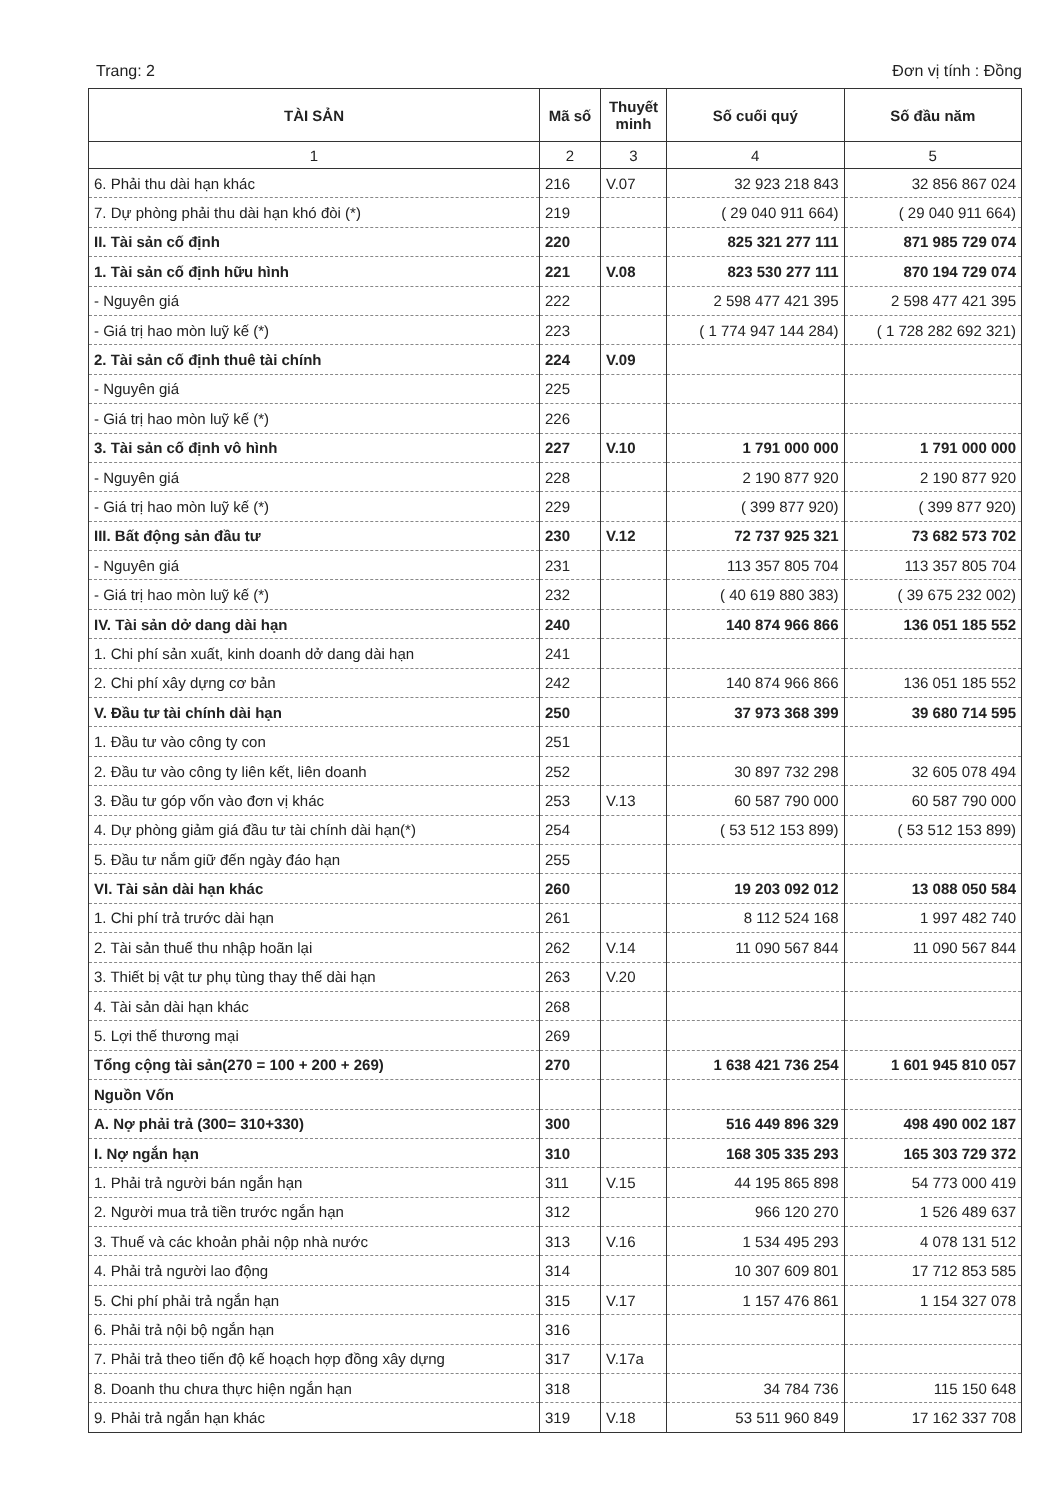Trang: 2 Đơn vị tính : Đồng
| TÀI SẢN | Mã số | Thuyết minh | Số cuối quý | Số đầu năm |
| --- | --- | --- | --- | --- |
| 1 | 2 | 3 | 4 | 5 |
| 6. Phải thu dài hạn khác | 216 | V.07 | 32 923 218 843 | 32 856 867 024 |
| 7. Dự phòng phải thu dài hạn khó đòi (*) | 219 | | ( 29 040 911 664) | ( 29 040 911 664) |
| II. Tài sản cố định | 220 | | 825 321 277 111 | 871 985 729 074 |
| 1. Tài sản cố định hữu hình | 221 | V.08 | 823 530 277 111 | 870 194 729 074 |
| - Nguyên giá | 222 | | 2 598 477 421 395 | 2 598 477 421 395 |
| - Giá trị hao mòn luỹ kế (*) | 223 | | ( 1 774 947 144 284) | ( 1 728 282 692 321) |
| 2. Tài sản cố định thuê tài chính | 224 | V.09 | | |
| - Nguyên giá | 225 | | | |
| - Giá trị hao mòn luỹ kế (*) | 226 | | | |
| 3. Tài sản cố định vô hình | 227 | V.10 | 1 791 000 000 | 1 791 000 000 |
| - Nguyên giá | 228 | | 2 190 877 920 | 2 190 877 920 |
| - Giá trị hao mòn luỹ kế (*) | 229 | | ( 399 877 920) | ( 399 877 920) |
| III. Bất động sản đầu tư | 230 | V.12 | 72 737 925 321 | 73 682 573 702 |
| - Nguyên giá | 231 | | 113 357 805 704 | 113 357 805 704 |
| - Giá trị hao mòn luỹ kế (*) | 232 | | ( 40 619 880 383) | ( 39 675 232 002) |
| IV. Tài sản dở dang dài hạn | 240 | | 140 874 966 866 | 136 051 185 552 |
| 1. Chi phí sản xuất, kinh doanh dở dang dài hạn | 241 | | | |
| 2. Chi phí xây dựng cơ bản | 242 | | 140 874 966 866 | 136 051 185 552 |
| V. Đầu tư tài chính dài hạn | 250 | | 37 973 368 399 | 39 680 714 595 |
| 1. Đầu tư vào công ty con | 251 | | | |
| 2. Đầu tư vào công ty liên kết, liên doanh | 252 | | 30 897 732 298 | 32 605 078 494 |
| 3. Đầu tư góp vốn vào đơn vị khác | 253 | V.13 | 60 587 790 000 | 60 587 790 000 |
| 4. Dự phòng giảm giá đầu tư tài chính dài hạn(*) | 254 | | ( 53 512 153 899) | ( 53 512 153 899) |
| 5. Đầu tư nắm giữ đến ngày đáo hạn | 255 | | | |
| VI. Tài sản dài hạn khác | 260 | | 19 203 092 012 | 13 088 050 584 |
| 1. Chi phí trả trước dài hạn | 261 | | 8 112 524 168 | 1 997 482 740 |
| 2. Tài sản thuế thu nhập hoãn lại | 262 | V.14 | 11 090 567 844 | 11 090 567 844 |
| 3. Thiết bị vật tư phụ tùng thay thế dài hạn | 263 | V.20 | | |
| 4. Tài sản dài hạn khác | 268 | | | |
| 5. Lợi thế thương mại | 269 | | | |
| Tổng cộng tài sản(270 = 100 + 200 + 269) | 270 | | 1 638 421 736 254 | 1 601 945 810 057 |
| Nguồn Vốn | | | | |
| A. Nợ phải trả (300= 310+330) | 300 | | 516 449 896 329 | 498 490 002 187 |
| I. Nợ ngắn hạn | 310 | | 168 305 335 293 | 165 303 729 372 |
| 1. Phải trả người bán ngắn hạn | 311 | V.15 | 44 195 865 898 | 54 773 000 419 |
| 2. Người mua trả tiền trước ngắn hạn | 312 | | 966 120 270 | 1 526 489 637 |
| 3. Thuế và các khoản phải nộp nhà nước | 313 | V.16 | 1 534 495 293 | 4 078 131 512 |
| 4. Phải trả người lao động | 314 | | 10 307 609 801 | 17 712 853 585 |
| 5. Chi phí phải trả ngắn hạn | 315 | V.17 | 1 157 476 861 | 1 154 327 078 |
| 6. Phải trả nội bộ ngắn hạn | 316 | | | |
| 7. Phải trả theo tiến độ kế hoạch hợp đồng xây dựng | 317 | V.17a | | |
| 8. Doanh thu chưa thực hiện ngắn hạn | 318 | | 34 784 736 | 115 150 648 |
| 9. Phải trả ngắn hạn khác | 319 | V.18 | 53 511 960 849 | 17 162 337 708 |